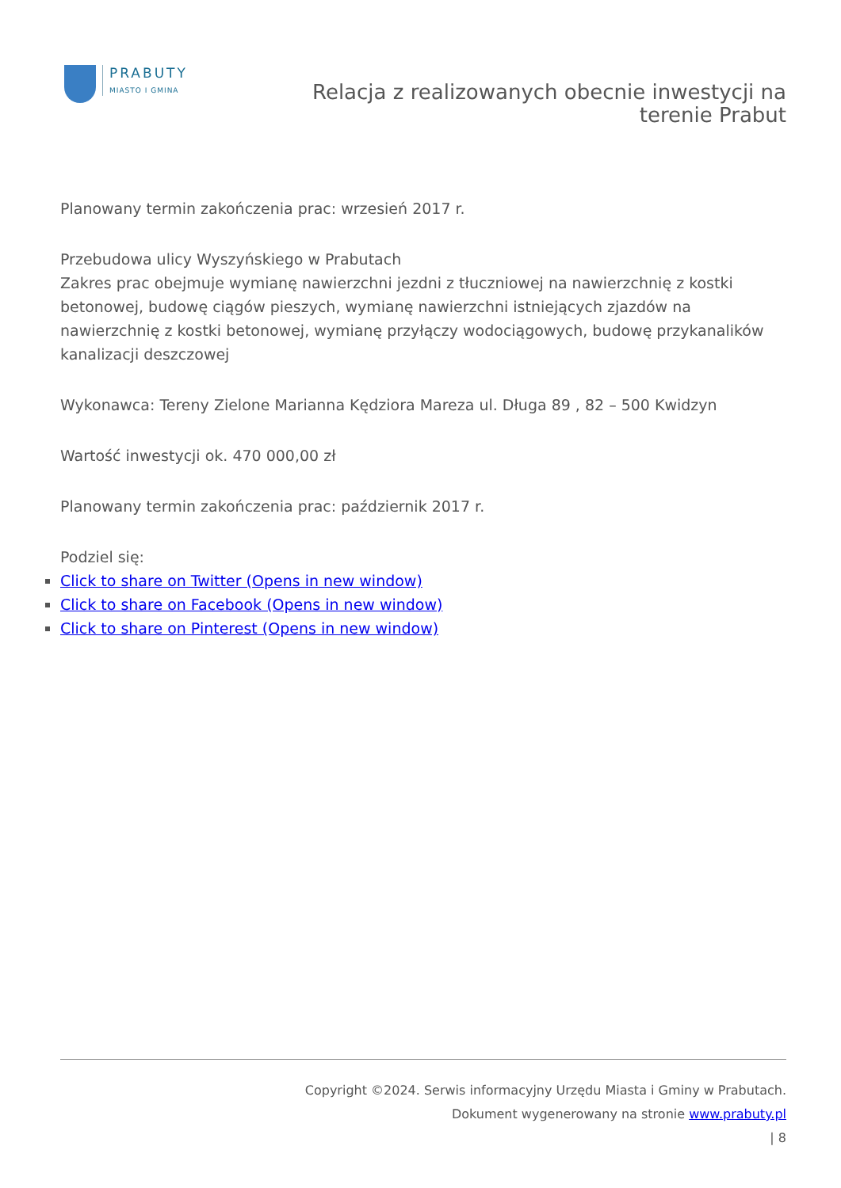PRABUTY
MIASTO I GMINA
Relacja z realizowanych obecnie inwestycji na
terenie Prabut
Planowany termin zakończenia prac: wrzesień 2017 r.
Przebudowa ulicy Wyszyńskiego w Prabutach
Zakres prac obejmuje wymianę nawierzchni jezdni z tłuczniowej na nawierzchnię z kostki betonowej, budowę ciągów pieszych, wymianę nawierzchni istniejących zjazdów na nawierzchnię z kostki betonowej, wymianę przyłączy wodociągowych, budowę przykanalików kanalizacji deszczowej
Wykonawca: Tereny Zielone Marianna Kędziora Mareza ul. Długa 89 , 82 – 500 Kwidzyn
Wartość inwestycji ok. 470 000,00 zł
Planowany termin zakończenia prac: październik 2017 r.
Podziel się:
Click to share on Twitter (Opens in new window)
Click to share on Facebook (Opens in new window)
Click to share on Pinterest (Opens in new window)
Copyright ©2024. Serwis informacyjny Urzędu Miasta i Gminy w Prabutach.
Dokument wygenerowany na stronie www.prabuty.pl
| 8